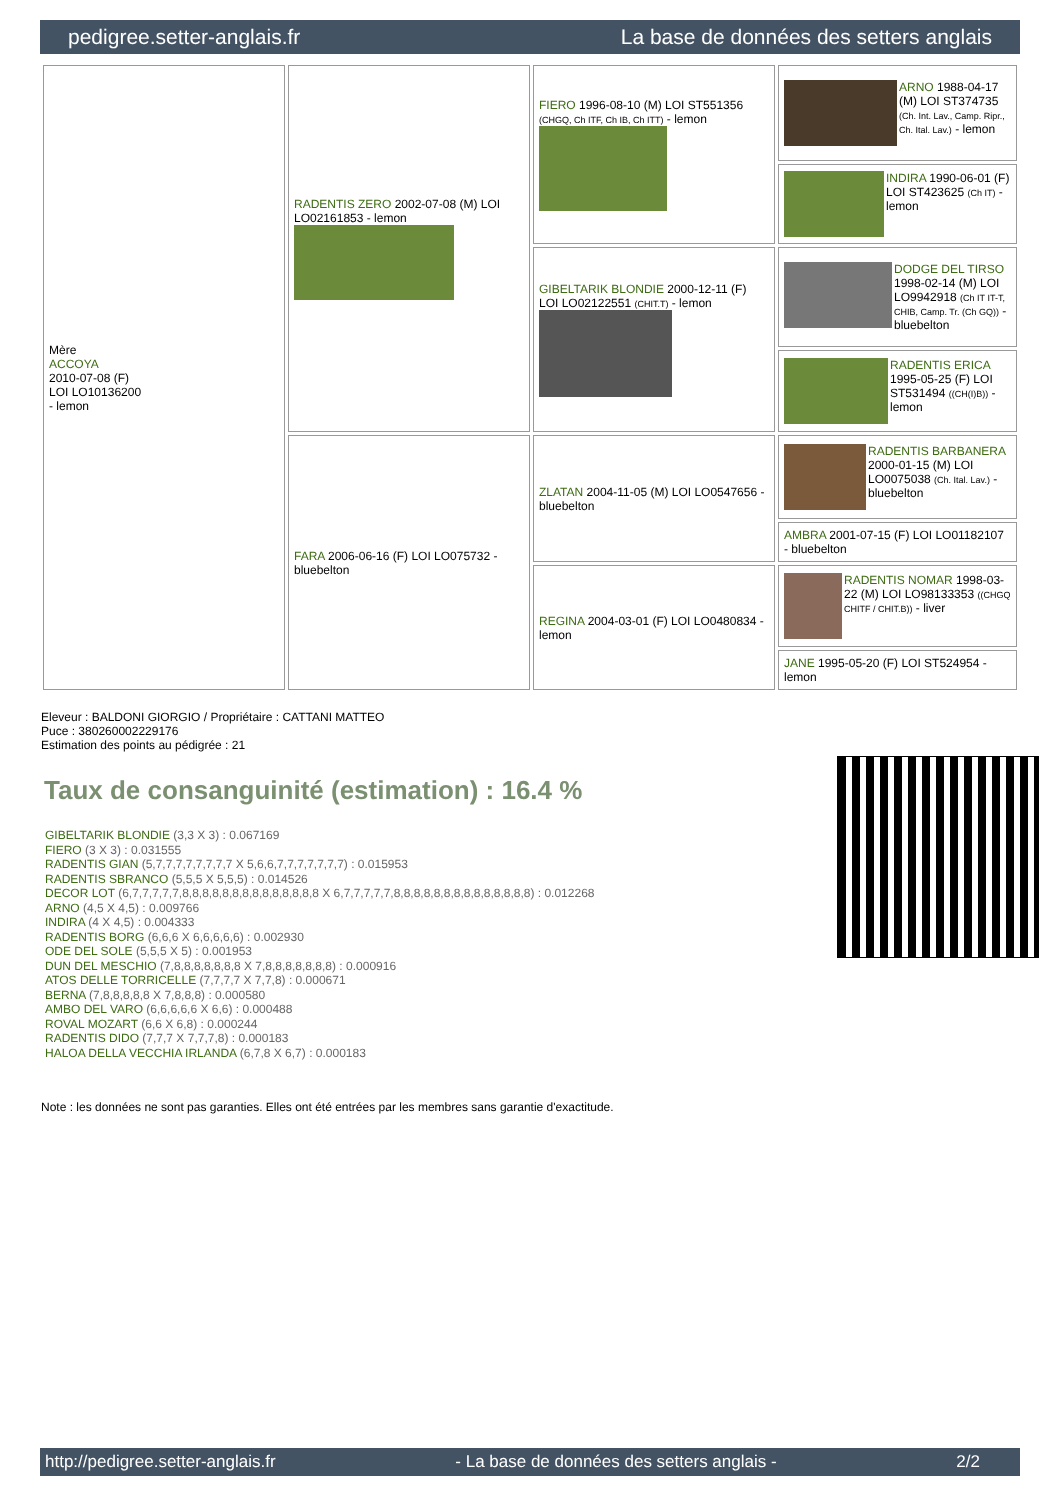pedigree.setter-anglais.fr La base de données des setters anglais
| Mère ACCOYA 2010-07-08 (F) LOI LO10136200 - lemon | RADENTIS ZERO 2002-07-08 (M) LOI LO02161853 - lemon | FIERO 1996-08-10 (M) LOI ST551356 (CHGQ, Ch ITF, Ch IB, Ch ITT) - lemon | ARNO 1988-04-17 (M) LOI ST374735 (Ch. Int. Lav., Camp. Ripr., Ch. Ital. Lav.) - lemon |
| | | | INDIRA 1990-06-01 (F) LOI ST423625 (Ch IT) - lemon |
| | | GIBELTARIK BLONDIE 2000-12-11 (F) LOI LO02122551 (CHIT.T) - lemon | DODGE DEL TIRSO 1998-02-14 (M) LOI LO9942918 (Ch IT IT-T, CHIB, Camp. Tr. (Ch GQ)) - bluebelton |
| | | | RADENTIS ERICA 1995-05-25 (F) LOI ST531494 ((CH(I)B)) - lemon |
| | FARA 2006-06-16 (F) LOI LO075732 - bluebelton | ZLATAN 2004-11-05 (M) LOI LO0547656 - bluebelton | RADENTIS BARBANERA 2000-01-15 (M) LOI LO0075038 (Ch. Ital. Lav.) - bluebelton |
| | | | AMBRA 2001-07-15 (F) LOI LO01182107 - bluebelton |
| | | REGINA 2004-03-01 (F) LOI LO0480834 - lemon | RADENTIS NOMAR 1998-03-22 (M) LOI LO98133353 ((CHGQ CHITF / CHIT.B)) - liver |
| | | | JANE 1995-05-20 (F) LOI ST524954 - lemon |
Eleveur : BALDONI GIORGIO / Propriétaire : CATTANI MATTEO
Puce : 380260002229176
Estimation des points au pédigrée : 21
Taux de consanguinité (estimation) : 16.4 %
GIBELTARIK BLONDIE (3,3 X 3) : 0.067169
FIERO (3 X 3) : 0.031555
RADENTIS GIAN (5,7,7,7,7,7,7,7,7 X 5,6,6,7,7,7,7,7,7,7) : 0.015953
RADENTIS SBRANCO (5,5,5 X 5,5,5) : 0.014526
DECOR LOT (6,7,7,7,7,7,8,8,8,8,8,8,8,8,8,8,8,8,8,8 X 6,7,7,7,7,7,8,8,8,8,8,8,8,8,8,8,8,8,8,8) : 0.012268
ARNO (4,5 X 4,5) : 0.009766
INDIRA (4 X 4,5) : 0.004333
RADENTIS BORG (6,6,6 X 6,6,6,6,6) : 0.002930
ODE DEL SOLE (5,5,5 X 5) : 0.001953
DUN DEL MESCHIO (7,8,8,8,8,8,8,8 X 7,8,8,8,8,8,8,8) : 0.000916
ATOS DELLE TORRICELLE (7,7,7,7 X 7,7,8) : 0.000671
BERNA (7,8,8,8,8,8 X 7,8,8,8) : 0.000580
AMBO DEL VARO (6,6,6,6,6 X 6,6) : 0.000488
ROVAL MOZART (6,6 X 6,8) : 0.000244
RADENTIS DIDO (7,7,7 X 7,7,7,8) : 0.000183
HALOA DELLA VECCHIA IRLANDA (6,7,8 X 6,7) : 0.000183
Note : les données ne sont pas garanties. Elles ont été entrées par les membres sans garantie d'exactitude.
http://pedigree.setter-anglais.fr - La base de données des setters anglais - 2/2